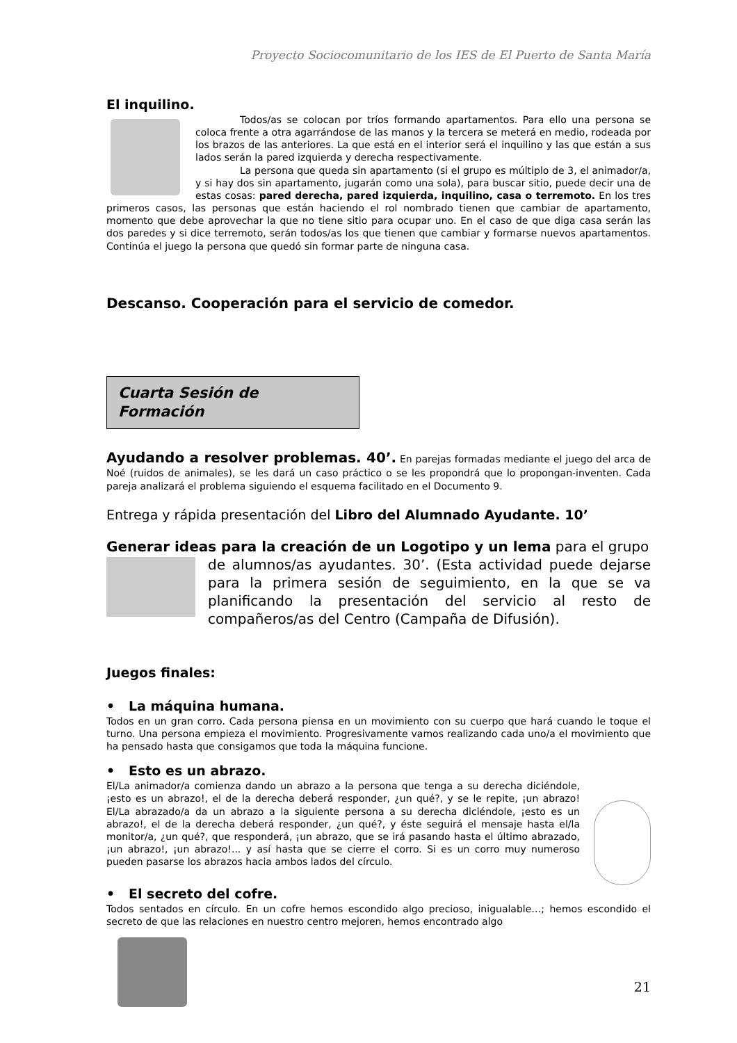Proyecto Sociocomunitario de los IES de El Puerto de Santa María
El inquilino.
Todos/as se colocan por tríos formando apartamentos. Para ello una persona se coloca frente a otra agarrándose de las manos y la tercera se meterá en medio, rodeada por los brazos de las anteriores. La que está en el interior será el inquilino y las que están a sus lados serán la pared izquierda y derecha respectivamente.
La persona que queda sin apartamento (si el grupo es múltiplo de 3, el animador/a, y si hay dos sin apartamento, jugarán como una sola), para buscar sitio, puede decir una de estas cosas: pared derecha, pared izquierda, inquilino, casa o terremoto. En los tres primeros casos, las personas que están haciendo el rol nombrado tienen que cambiar de apartamento, momento que debe aprovechar la que no tiene sitio para ocupar uno. En el caso de que diga casa serán las dos paredes y si dice terremoto, serán todos/as los que tienen que cambiar y formarse nuevos apartamentos. Continúa el juego la persona que quedó sin formar parte de ninguna casa.
Descanso. Cooperación para el servicio de comedor.
Cuarta Sesión de Formación
Ayudando a resolver problemas. 40’. En parejas formadas mediante el juego del arca de Noé (ruidos de animales), se les dará un caso práctico o se les propondrá que lo propongan-inventen. Cada pareja analizará el problema siguiendo el esquema facilitado en el Documento 9.
Entrega y rápida presentación del Libro del Alumnado Ayudante. 10’
Generar ideas para la creación de un Logotipo y un lema para el grupo
de alumnos/as ayudantes. 30’. (Esta actividad puede dejarse para la primera sesión de seguimiento, en la que se va planificando la presentación del servicio al resto de compañeros/as del Centro (Campaña de Difusión).
Juegos finales:
• La máquina humana.
Todos en un gran corro. Cada persona piensa en un movimiento con su cuerpo que hará cuando le toque el turno. Una persona empieza el movimiento. Progresivamente vamos realizando cada uno/a el movimiento que ha pensado hasta que consigamos que toda la máquina funcione.
• Esto es un abrazo.
El/La animador/a comienza dando un abrazo a la persona que tenga a su derecha diciéndole, ¡esto es un abrazo!, el de la derecha deberá responder, ¿un qué?, y se le repite, ¡un abrazo! El/La abrazado/a da un abrazo a la siguiente persona a su derecha diciéndole, ¡esto es un abrazo!, el de la derecha deberá responder, ¿un qué?, y éste seguirá el mensaje hasta el/la monitor/a, ¿un qué?, que responderá, ¡un abrazo, que se irá pasando hasta el último abrazado, ¡un abrazo!, ¡un abrazo!... y así hasta que se cierre el corro. Si es un corro muy numeroso pueden pasarse los abrazos hacia ambos lados del círculo.
• El secreto del cofre.
Todos sentados en círculo. En un cofre hemos escondido algo precioso, inigualable…; hemos escondido el secreto de que las relaciones en nuestro centro mejoren, hemos encontrado algo
21